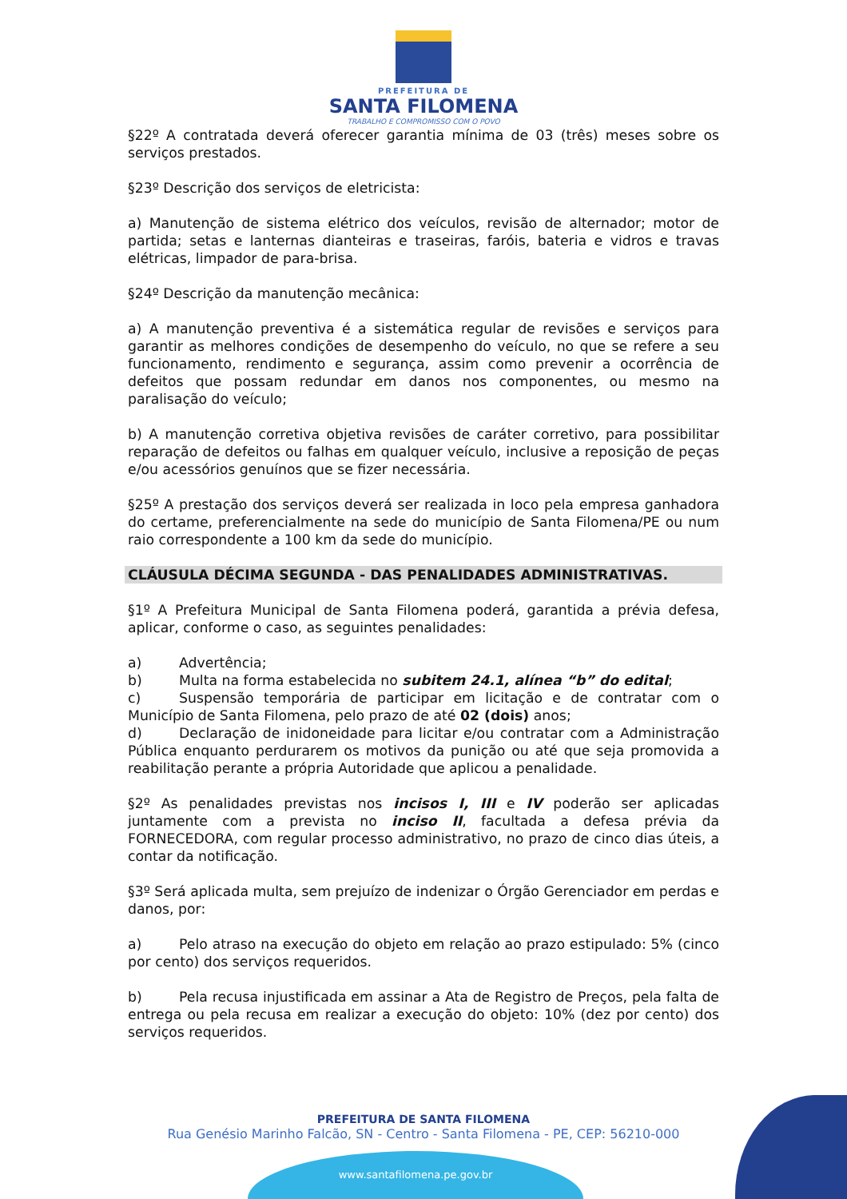PREFEITURA DE
SANTA FILOMENA
TRABALHO E COMPROMISSO COM O POVO
§22º A contratada deverá oferecer garantia mínima de 03 (três) meses sobre os serviços prestados.
§23º Descrição dos serviços de eletricista:
a) Manutenção de sistema elétrico dos veículos, revisão de alternador; motor de partida; setas e lanternas dianteiras e traseiras, faróis, bateria e vidros e travas elétricas, limpador de para-brisa.
§24º Descrição da manutenção mecânica:
a) A manutenção preventiva é a sistemática regular de revisões e serviços para garantir as melhores condições de desempenho do veículo, no que se refere a seu funcionamento, rendimento e segurança, assim como prevenir a ocorrência de defeitos que possam redundar em danos nos componentes, ou mesmo na paralisação do veículo;
b) A manutenção corretiva objetiva revisões de caráter corretivo, para possibilitar reparação de defeitos ou falhas em qualquer veículo, inclusive a reposição de peças e/ou acessórios genuínos que se fizer necessária.
§25º A prestação dos serviços deverá ser realizada in loco pela empresa ganhadora do certame, preferencialmente na sede do município de Santa Filomena/PE ou num raio correspondente a 100 km da sede do município.
CLÁUSULA DÉCIMA SEGUNDA - DAS PENALIDADES ADMINISTRATIVAS.
§1º A Prefeitura Municipal de Santa Filomena poderá, garantida a prévia defesa, aplicar, conforme o caso, as seguintes penalidades:
a) Advertência;
b) Multa na forma estabelecida no subitem 24.1, alínea “b” do edital;
c) Suspensão temporária de participar em licitação e de contratar com o Município de Santa Filomena, pelo prazo de até 02 (dois) anos;
d) Declaração de inidoneidade para licitar e/ou contratar com a Administração Pública enquanto perdurarem os motivos da punição ou até que seja promovida a reabilitação perante a própria Autoridade que aplicou a penalidade.
§2º As penalidades previstas nos incisos I, III e IV poderão ser aplicadas juntamente com a prevista no inciso II, facultada a defesa prévia da FORNECEDORA, com regular processo administrativo, no prazo de cinco dias úteis, a contar da notificação.
§3º Será aplicada multa, sem prejuízo de indenizar o Órgão Gerenciador em perdas e danos, por:
a) Pelo atraso na execução do objeto em relação ao prazo estipulado: 5% (cinco por cento) dos serviços requeridos.
b) Pela recusa injustificada em assinar a Ata de Registro de Preços, pela falta de entrega ou pela recusa em realizar a execução do objeto: 10% (dez por cento) dos serviços requeridos.
PREFEITURA DE SANTA FILOMENA
Rua Genésio Marinho Falcão, SN - Centro - Santa Filomena - PE, CEP: 56210-000
www.santafilomena.pe.gov.br